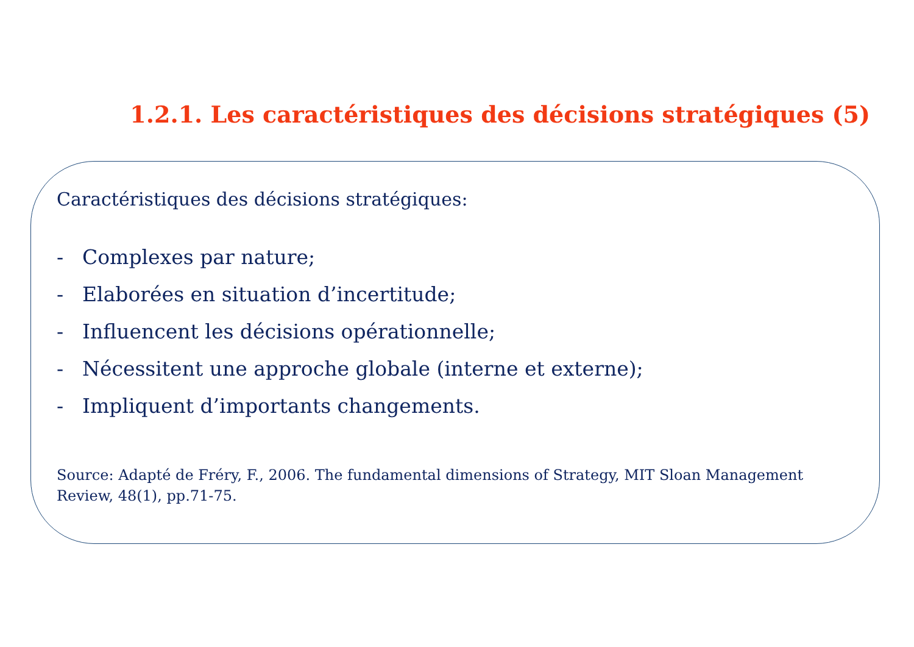1.2.1. Les caractéristiques des décisions stratégiques (5)
Caractéristiques des décisions stratégiques:
- Complexes par nature;
- Elaborées en situation d’incertitude;
- Influencent les décisions opérationnelle;
- Nécessitent une approche globale (interne et externe);
- Impliquent d’importants changements.
Source: Adapté de Fréry, F., 2006. The fundamental dimensions of Strategy, MIT Sloan Management Review, 48(1), pp.71-75.